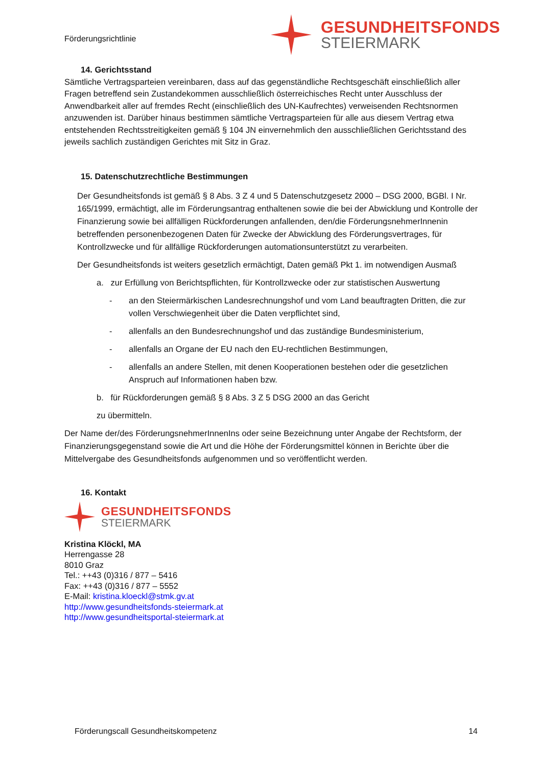Förderungsrichtlinie
GESUNDHEITSFONDS
STEIERMARK
14. Gerichtsstand
Sämtliche Vertragsparteien vereinbaren, dass auf das gegenständliche Rechtsgeschäft einschließlich aller Fragen betreffend sein Zustandekommen ausschließlich österreichisches Recht unter Ausschluss der Anwendbarkeit aller auf fremdes Recht (einschließlich des UN-Kaufrechtes) verweisenden Rechtsnormen anzuwenden ist. Darüber hinaus bestimmen sämtliche Vertragsparteien für alle aus diesem Vertrag etwa entstehenden Rechtsstreitigkeiten gemäß § 104 JN einvernehmlich den ausschließlichen Gerichtsstand des jeweils sachlich zuständigen Gerichtes mit Sitz in Graz.
15. Datenschutzrechtliche Bestimmungen
Der Gesundheitsfonds ist gemäß § 8 Abs. 3 Z 4 und 5 Datenschutzgesetz 2000 – DSG 2000, BGBl. I Nr. 165/1999, ermächtigt, alle im Förderungsantrag enthaltenen sowie die bei der Abwicklung und Kontrolle der Finanzierung sowie bei allfälligen Rückforderungen anfallenden, den/die FörderungsnehmerInnenin betreffenden personenbezogenen Daten für Zwecke der Abwicklung des Förderungsvertrages, für Kontrollzwecke und für allfällige Rückforderungen automationsunterstützt zu verarbeiten.
Der Gesundheitsfonds ist weiters gesetzlich ermächtigt, Daten gemäß Pkt 1. im notwendigen Ausmaß
a. zur Erfüllung von Berichtspflichten, für Kontrollzwecke oder zur statistischen Auswertung
- an den Steiermärkischen Landesrechnungshof und vom Land beauftragten Dritten, die zur vollen Verschwiegenheit über die Daten verpflichtet sind,
- allenfalls an den Bundesrechnungshof und das zuständige Bundesministerium,
- allenfalls an Organe der EU nach den EU-rechtlichen Bestimmungen,
- allenfalls an andere Stellen, mit denen Kooperationen bestehen oder die gesetzlichen Anspruch auf Informationen haben bzw.
b. für Rückforderungen gemäß § 8 Abs. 3 Z 5 DSG 2000 an das Gericht
zu übermitteln.
Der Name der/des FörderungsnehmerInnenIns oder seine Bezeichnung unter Angabe der Rechtsform, der Finanzierungsgegenstand sowie die Art und die Höhe der Förderungsmittel können in Berichte über die Mittelvergabe des Gesundheitsfonds aufgenommen und so veröffentlicht werden.
16. Kontakt
GESUNDHEITSFONDS
STEIERMARK
Kristina Klöckl, MA
Herrengasse 28
8010 Graz
Tel.: ++43 (0)316 / 877 – 5416
Fax: ++43 (0)316 / 877 – 5552
E-Mail: kristina.kloeckl@stmk.gv.at
http://www.gesundheitsfonds-steiermark.at
http://www.gesundheitsportal-steiermark.at
Förderungscall Gesundheitskompetenz 14